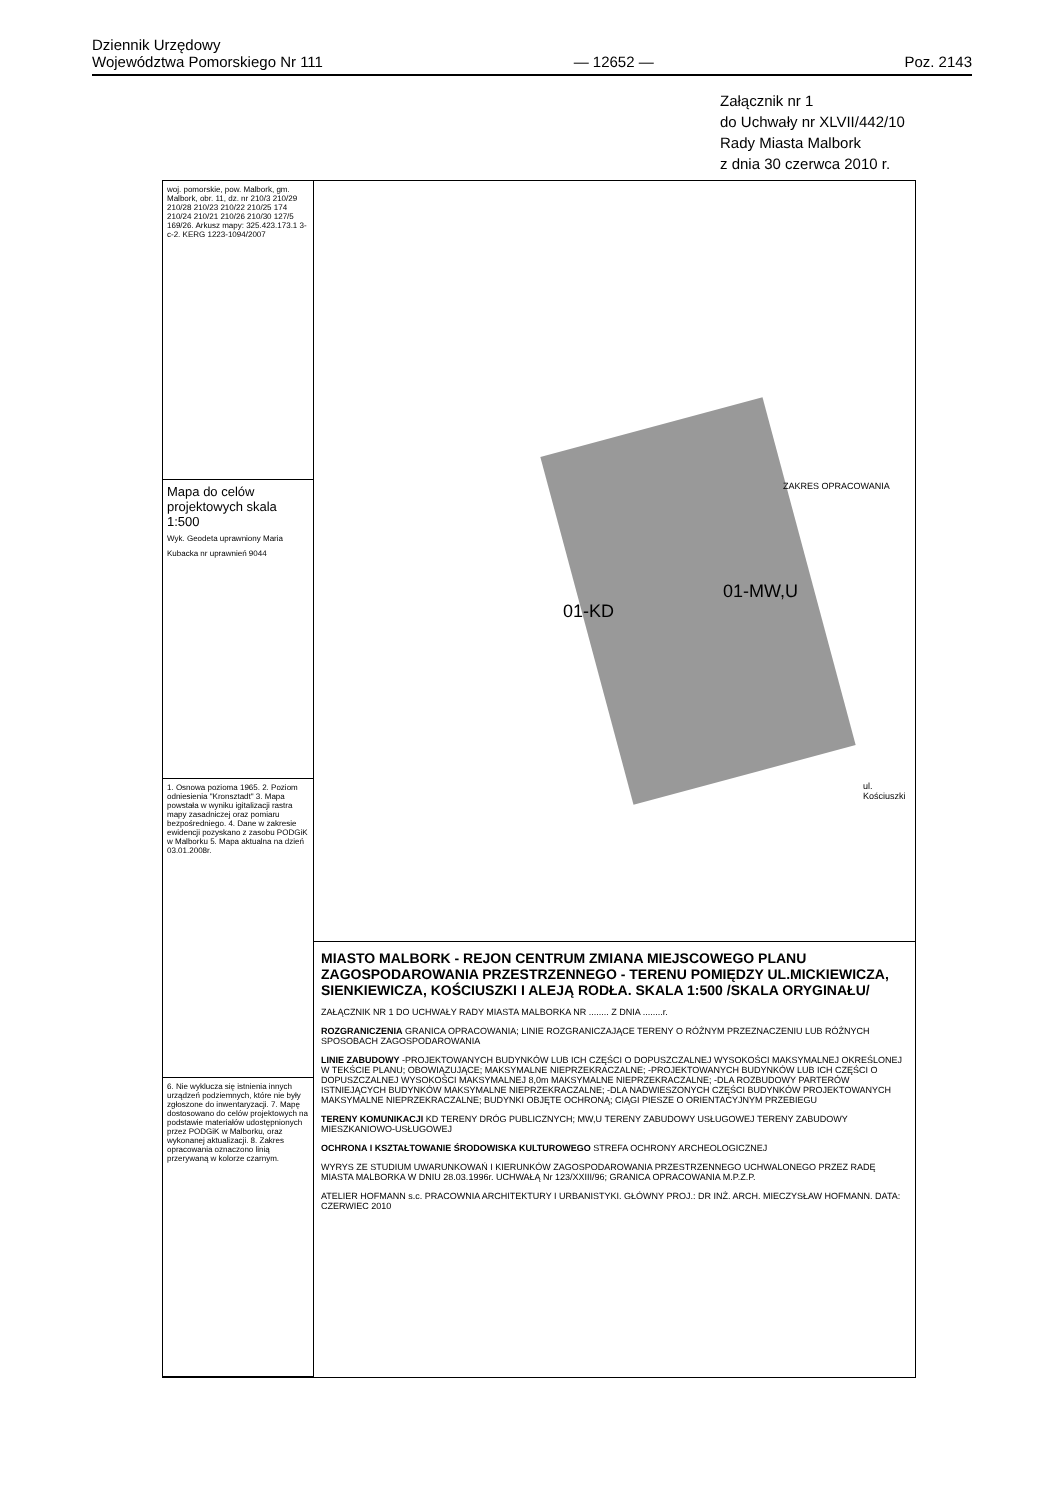Dziennik Urzędowy
Województwa Pomorskiego Nr 111
— 12652 —
Poz. 2143
Załącznik nr 1
do Uchwały nr XLVII/442/10
Rady Miasta Malbork
z dnia 30 czerwca 2010 r.
woj. pomorskie, pow. Malbork, gm. Malbork, obr. 11, dz. nr 210/3 210/29 210/28 210/23 210/22 210/25 174 210/24 210/21 210/26 210/30 127/5 169/26. Arkusz mapy: 325.423.173.1 3-c-2. KERG 1223-1094/2007
Mapa do celów projektowych skala 1:500
Wyk. Geodeta uprawniony Maria Kubacka nr uprawnień 9044
1. Osnowa pozioma 1965. 2. Poziom odniesienia "Kronsztadt" 3. Mapa powstała w wyniku igitalizacji rastra mapy zasadniczej oraz pomiaru bezpośredniego. 4. Dane w zakresie ewidencji pozyskano z zasobu PODGiK w Malborku 5. Mapa aktualna na dzień 03.01.2008r.
6. Nie wyklucza się istnienia innych urządzeń podziemnych, które nie były zgłoszone do inwentaryzacji. 7. Mapę dostosowano do celów projektowych na podstawie materiałów udostępnionych przez PODGiK w Malborku, oraz wykonanej aktualizacji. 8. Zakres opracowania oznaczono linią przerywaną w kolorze czarnym.
01-MW,U
01-KD
ZAKRES OPRACOWANIA
ul. Kościuszki
MIASTO MALBORK - REJON CENTRUM ZMIANA MIEJSCOWEGO PLANU ZAGOSPODAROWANIA PRZESTRZENNEGO - TERENU POMIĘDZY UL.MICKIEWICZA, SIENKIEWICZA, KOŚCIUSZKI I ALEJĄ RODŁA. SKALA 1:500 /SKALA ORYGINAŁU/
ZAŁĄCZNIK NR 1 DO UCHWAŁY RADY MIASTA MALBORKA NR ........ Z DNIA ........r.
ROZGRANICZENIA GRANICA OPRACOWANIA; LINIE ROZGRANICZAJĄCE TERENY O RÓŻNYM PRZEZNACZENIU LUB RÓŻNYCH SPOSOBACH ZAGOSPODAROWANIA
LINIE ZABUDOWY -PROJEKTOWANYCH BUDYNKÓW LUB ICH CZĘŚCI O DOPUSZCZALNEJ WYSOKOŚCI MAKSYMALNEJ OKREŚLONEJ W TEKŚCIE PLANU; OBOWIĄZUJĄCE; MAKSYMALNE NIEPRZEKRACZALNE; -PROJEKTOWANYCH BUDYNKÓW LUB ICH CZĘŚCI O DOPUSZCZALNEJ WYSOKOŚCI MAKSYMALNEJ 8,0m MAKSYMALNE NIEPRZEKRACZALNE; -DLA ROZBUDOWY PARTERÓW ISTNIEJĄCYCH BUDYNKÓW MAKSYMALNE NIEPRZEKRACZALNE; -DLA NADWIESZONYCH CZĘŚCI BUDYNKÓW PROJEKTOWANYCH MAKSYMALNE NIEPRZEKRACZALNE; BUDYNKI OBJĘTE OCHRONĄ; CIĄGI PIESZE O ORIENTACYJNYM PRZEBIEGU
TERENY KOMUNIKACJI KD TERENY DRÓG PUBLICZNYCH; MW,U TERENY ZABUDOWY USŁUGOWEJ TERENY ZABUDOWY MIESZKANIOWO-USŁUGOWEJ
OCHRONA I KSZTAŁTOWANIE ŚRODOWISKA KULTUROWEGO STREFA OCHRONY ARCHEOLOGICZNEJ
WYRYS ZE STUDIUM UWARUNKOWAŃ I KIERUNKÓW ZAGOSPODAROWANIA PRZESTRZENNEGO UCHWALONEGO PRZEZ RADĘ MIASTA MALBORKA W DNIU 28.03.1996r. UCHWAŁĄ Nr 123/XXIII/96; GRANICA OPRACOWANIA M.P.Z.P.
ATELIER HOFMANN s.c. PRACOWNIA ARCHITEKTURY I URBANISTYKI. GŁÓWNY PROJ.: DR INŻ. ARCH. MIECZYSŁAW HOFMANN. DATA: CZERWIEC 2010